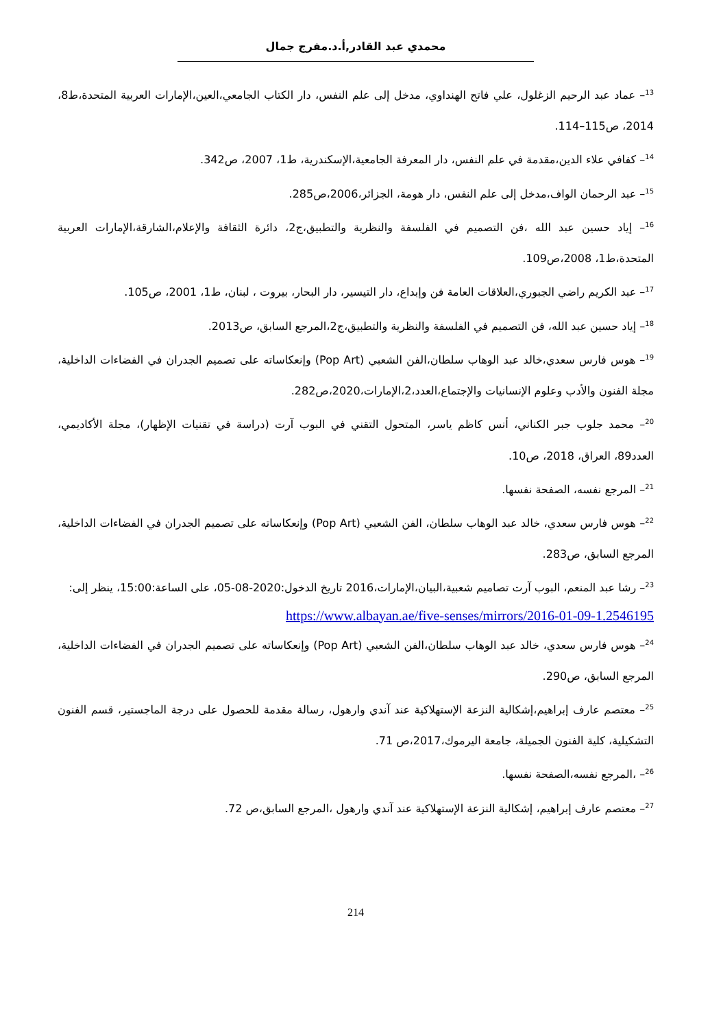محمدي عبد القادر,أ.د.مفرج جمال
<sup>13</sup>– عماد عبد الرحيم الزغلول، علي فاتح الهنداوي، مدخل إلى علم النفس، دار الكتاب الجامعي،العين،الإمارات العربية المتحدة،ط8، 2014، ص115–114.
<sup>14</sup>– كفافي علاء الدين،مقدمة في علم النفس، دار المعرفة الجامعية،الإسكندرية، ط1، 2007، ص342.
<sup>15</sup>– عبد الرحمان الواف،مدخل إلى علم النفس، دار هومة، الجزائر،2006،ص285.
<sup>16</sup>– إياد حسين عبد الله ،فن التصميم في الفلسفة والنظرية والتطبيق،ج2، دائرة الثقافة والإعلام،الشارقة،الإمارات العربية المتحدة،ط1، 2008،ص109.
<sup>17</sup>– عبد الكريم راضي الجبوري،العلاقات العامة فن وإبداع، دار التيسير، دار البحار، بيروت ، لبنان، ط1، 2001، ص105.
<sup>18</sup>– إياد حسين عبد الله، فن التصميم في الفلسفة والنظرية والتطبيق،ج2،المرجع السابق، ص2013.
<sup>19</sup>– هوس فارس سعدي،خالد عبد الوهاب سلطان،الفن الشعبي (Pop Art) وإنعكاساته على تصميم الجدران في الفضاءات الداخلية، مجلة الفنون والأدب وعلوم الإنسانيات والإجتماع،العدد،2،الإمارات،2020،ص282.
<sup>20</sup>– محمد جلوب جبر الكناني، أنس كاظم ياسر، المتحول التقني في البوب آرت (دراسة في تقنيات الإظهار)، مجلة الأكاديمي، العدد89، العراق، 2018، ص10.
<sup>21</sup>– المرجع نفسه، الصفحة نفسها.
<sup>22</sup>– هوس فارس سعدي، خالد عبد الوهاب سلطان، الفن الشعبي (Pop Art) وإنعكاساته على تصميم الجدران في الفضاءات الداخلية، المرجع السابق، ص283.
<sup>23</sup>– رشا عبد المنعم، البوب آرت تصاميم شعبية،البيان،الإمارات،2016 تاريخ الدخول:2020-08-05، على الساعة:15:00، ينظر إلى:
https://www.albayan.ae/five-senses/mirrors/2016-01-09-1.2546195
<sup>24</sup>– هوس فارس سعدي، خالد عبد الوهاب سلطان،الفن الشعبي (Pop Art) وإنعكاساته على تصميم الجدران في الفضاءات الداخلية، المرجع السابق، ص290.
<sup>25</sup>– معتصم عارف إبراهيم،إشكالية النزعة الإستهلاكية عند آندي وارهول، رسالة مقدمة للحصول على درجة الماجستير، قسم الفنون التشكيلية، كلية الفنون الجميلة، جامعة اليرموك،2017،ص 71.
<sup>26</sup>– ،المرجع نفسه،الصفحة نفسها.
<sup>27</sup>– معتصم عارف إبراهيم، إشكالية النزعة الإستهلاكية عند آندي وارهول ،المرجع السابق،ص 72.
214